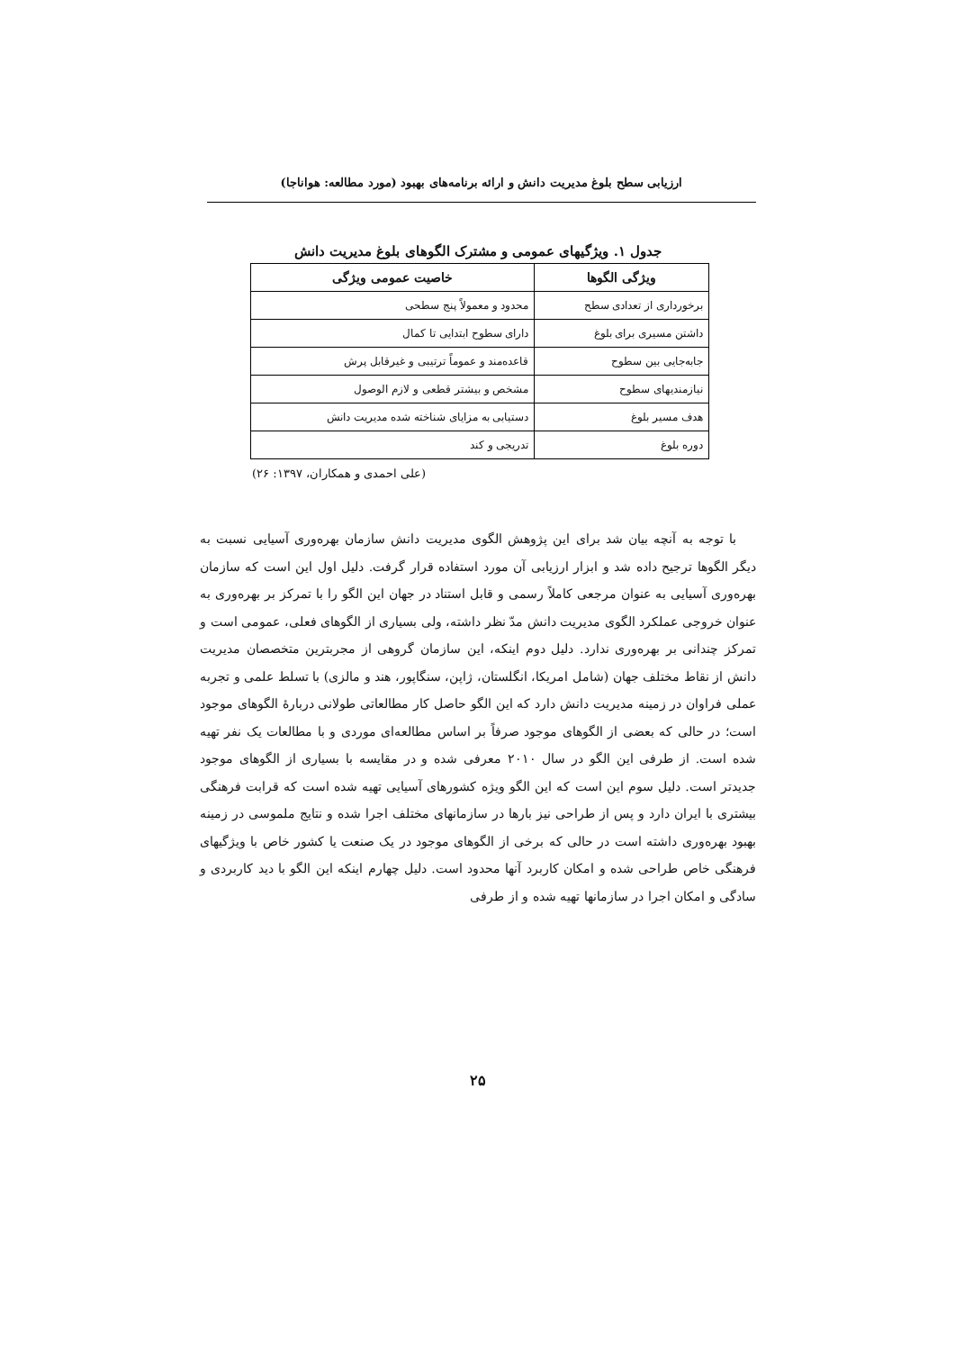ارزیابی سطح بلوغ مدیریت دانش و ارائه برنامه‌های بهبود (مورد مطالعه: هواناجا)
جدول ۱. ویژگیهای عمومی و مشترک الگوهای بلوغ مدیریت دانش
| ویژگی الگوها | خاصیت عمومی ویژگی |
| --- | --- |
| برخورداری از تعدادی سطح | محدود و معمولاً پنج سطحی |
| داشتن مسیری برای بلوغ | دارای سطوح ابتدایی تا کمال |
| جابه‌جایی بین سطوح | قاعده‌مند و عموماً ترتیبی و غیرقابل پرش |
| نیازمندیهای سطوح | مشخص و بیشتر قطعی و لازم الوصول |
| هدف مسیر بلوغ | دستیابی به مزایای شناخته شده مدیریت دانش |
| دوره بلوغ | تدریجی و کند |
(علی احمدی و همکاران، ۱۳۹۷: ۲۶)
با توجه به آنچه بیان شد برای این پژوهش الگوی مدیریت دانش سازمان بهره‌وری آسیایی نسبت به دیگر الگوها ترجیح داده شد و ابزار ارزیابی آن مورد استفاده قرار گرفت. دلیل اول این است که سازمان بهره‌وری آسیایی به عنوان مرجعی کاملاً رسمی و قابل استناد در جهان این الگو را با تمرکز بر بهره‌وری به عنوان خروجی عملکرد الگوی مدیریت دانش مدّ نظر داشته، ولی بسیاری از الگوهای فعلی، عمومی است و تمرکز چندانی بر بهره‌وری ندارد. دلیل دوم اینکه، این سازمان گروهی از مجربترین متخصصان مدیریت دانش از نقاط مختلف جهان (شامل امریکا، انگلستان، ژاپن، سنگاپور، هند و مالزی) با تسلط علمی و تجربه عملی فراوان در زمینه مدیریت دانش دارد که این الگو حاصل کار مطالعاتی طولانی دربارهٔ الگوهای موجود است؛ در حالی که بعضی از الگوهای موجود صرفاً بر اساس مطالعه‌ای موردی و با مطالعات یک نفر تهیه شده است. از طرفی این الگو در سال ۲۰۱۰ معرفی شده و در مقایسه با بسیاری از الگوهای موجود جدیدتر است. دلیل سوم این است که این الگو ویژه کشورهای آسیایی تهیه شده است که قرابت فرهنگی بیشتری با ایران دارد و پس از طراحی نیز بارها در سازمانهای مختلف اجرا شده و نتایج ملموسی در زمینه بهبود بهره‌وری داشته است در حالی که برخی از الگوهای موجود در یک صنعت یا کشور خاص با ویژگیهای فرهنگی خاص طراحی شده و امکان کاربرد آنها محدود است. دلیل چهارم اینکه این الگو با دید کاربردی و سادگی و امکان اجرا در سازمانها تهیه شده و از طرفی
۲۵